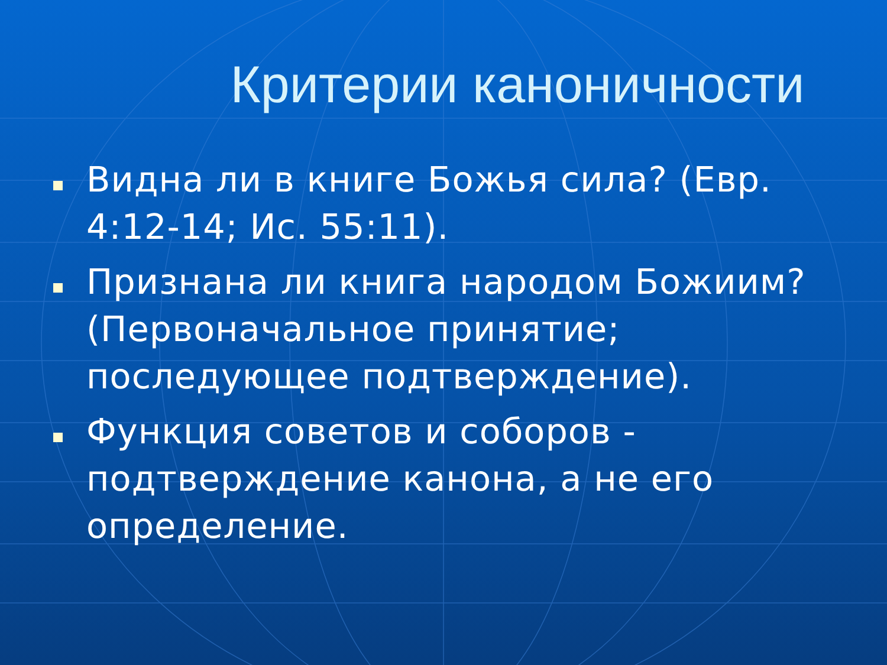Критерии каноничности
Видна ли в книге Божья сила? (Евр. 4:12-14; Ис. 55:11).
Признана ли книга народом Божиим? (Первоначальное принятие; последующее подтверждение).
Функция советов и соборов - подтверждение канона, а не его определение.